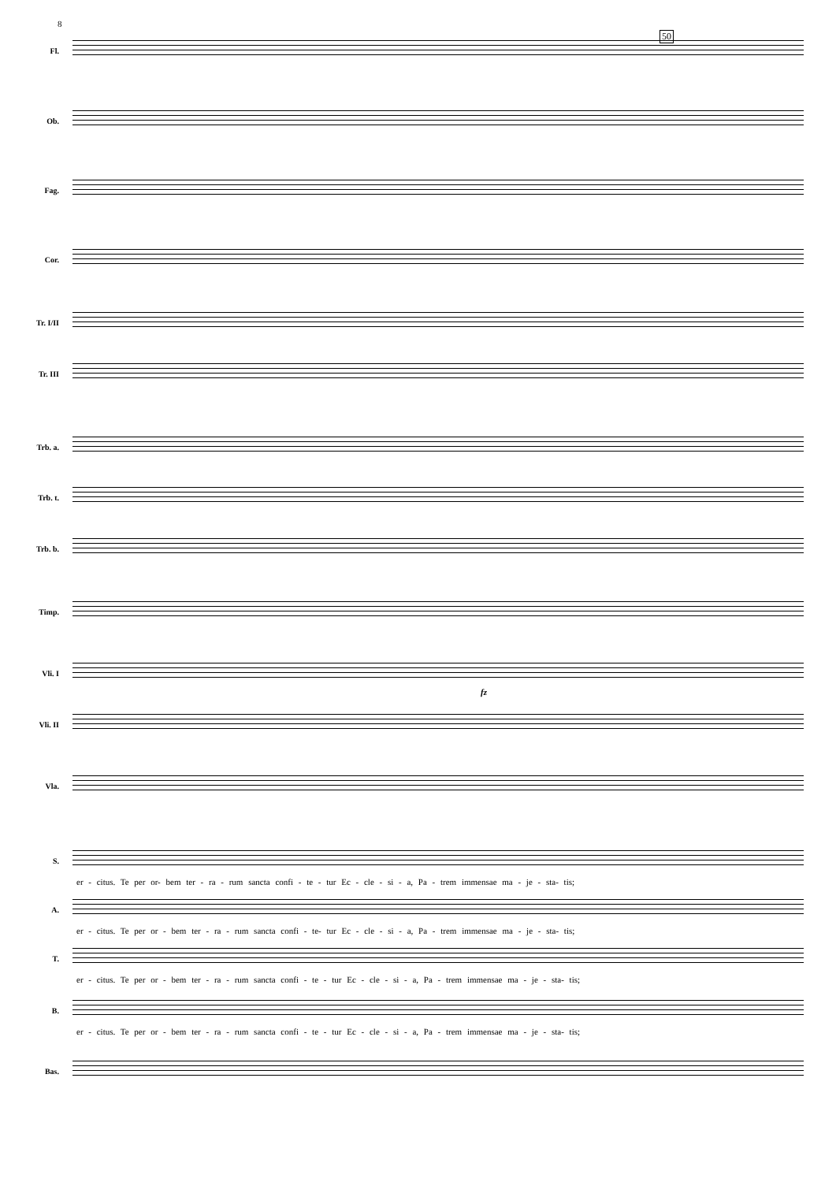8
50
Fl.
Ob.
Fag.
Cor.
Tr. I/II
Tr. III
Trb. a.
Trb. t.
Trb. b.
Timp.
Vli. I
Vli. II
Vla.
S.
er - citus. Te per or- bem ter - ra - rum sancta confi - te - tur Ec - cle - si - a, Pa - trem immensae ma - je - sta- tis;
A.
er - citus. Te per or - bem ter - ra - rum sancta confi - te- tur Ec - cle - si - a, Pa - trem immensae ma - je - sta- tis;
T.
er - citus. Te per or - bem ter - ra - rum sancta confi - te - tur Ec - cle - si - a, Pa - trem immensae ma - je - sta- tis;
B.
er - citus. Te per or - bem ter - ra - rum sancta confi - te - tur Ec - cle - si - a, Pa - trem immensae ma - je - sta- tis;
Bas.
fz